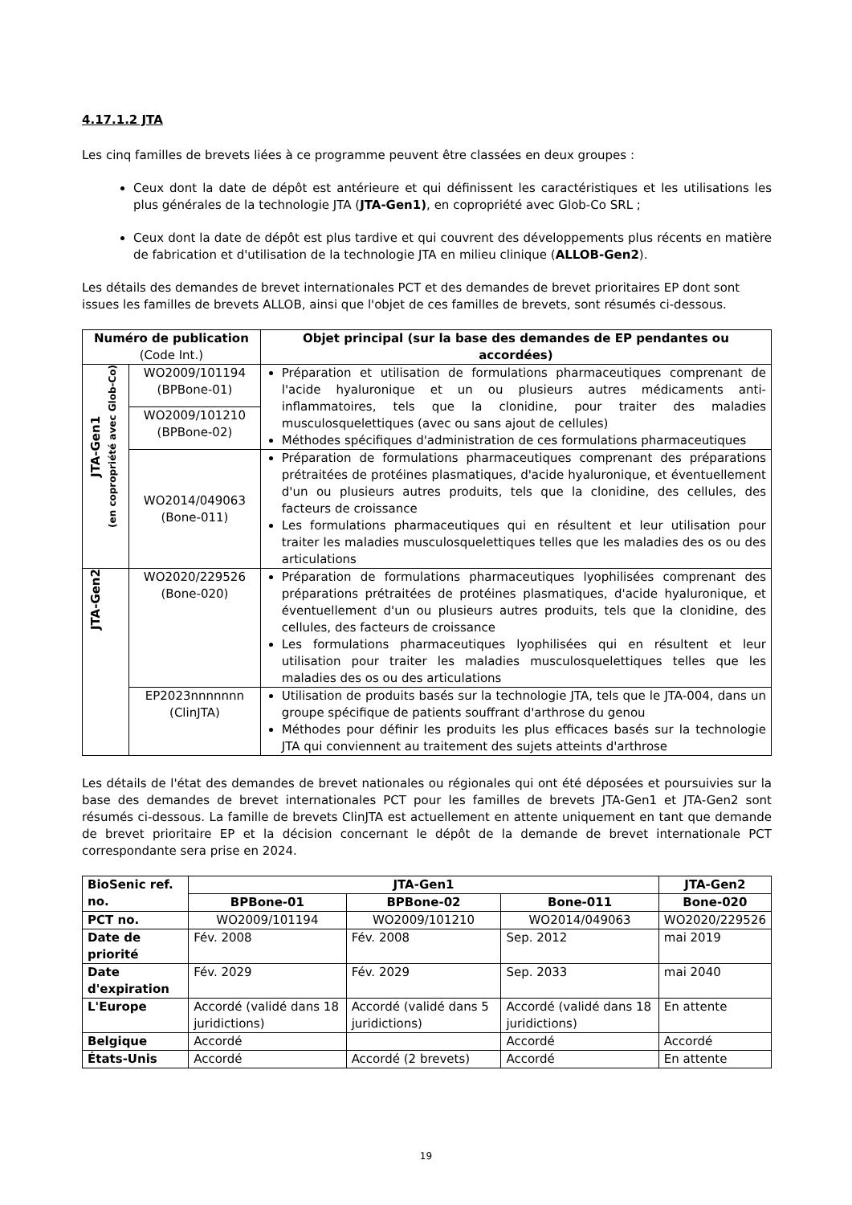4.17.1.2 JTA
Les cinq familles de brevets liées à ce programme peuvent être classées en deux groupes :
Ceux dont la date de dépôt est antérieure et qui définissent les caractéristiques et les utilisations les plus générales de la technologie JTA (JTA-Gen1), en copropriété avec Glob-Co SRL ;
Ceux dont la date de dépôt est plus tardive et qui couvrent des développements plus récents en matière de fabrication et d'utilisation de la technologie JTA en milieu clinique (ALLOB-Gen2).
Les détails des demandes de brevet internationales PCT et des demandes de brevet prioritaires EP dont sont issues les familles de brevets ALLOB, ainsi que l'objet de ces familles de brevets, sont résumés ci-dessous.
| Numéro de publication (Code Int.) | | Objet principal (sur la base des demandes de EP pendantes ou accordées) |
| --- | --- | --- |
| JTA-Gen1 (en copropriété avec Glob-Co) | WO2009/101194 (BPBone-01) | Préparation et utilisation de formulations pharmaceutiques comprenant de l'acide hyaluronique et un ou plusieurs autres médicaments anti-inflammatoires, tels que la clonidine, pour traiter des maladies musculosquelettiques (avec ou sans ajout de cellules) Méthodes spécifiques d'administration de ces formulations pharmaceutiques |
| | WO2009/101210 (BPBone-02) | |
| | WO2014/049063 (Bone-011) | Préparation de formulations pharmaceutiques comprenant des préparations prétraitées de protéines plasmatiques, d'acide hyaluronique, et éventuellement d'un ou plusieurs autres produits, tels que la clonidine, des cellules, des facteurs de croissance Les formulations pharmaceutiques qui en résultent et leur utilisation pour traiter les maladies musculosquelettiques telles que les maladies des os ou des articulations |
| JTA-Gen2 | WO2020/229526 (Bone-020) | Préparation de formulations pharmaceutiques lyophilisées comprenant des préparations prétraitées de protéines plasmatiques, d'acide hyaluronique, et éventuellement d'un ou plusieurs autres produits, tels que la clonidine, des cellules, des facteurs de croissance Les formulations pharmaceutiques lyophilisées qui en résultent et leur utilisation pour traiter les maladies musculosquelettiques telles que les maladies des os ou des articulations |
| | EP2023nnnnnnn (ClinJTA) | Utilisation de produits basés sur la technologie JTA, tels que le JTA-004, dans un groupe spécifique de patients souffrant d'arthrose du genou Méthodes pour définir les produits les plus efficaces basés sur la technologie JTA qui conviennent au traitement des sujets atteints d'arthrose |
Les détails de l'état des demandes de brevet nationales ou régionales qui ont été déposées et poursuivies sur la base des demandes de brevet internationales PCT pour les familles de brevets JTA-Gen1 et JTA-Gen2 sont résumés ci-dessous. La famille de brevets ClinJTA est actuellement en attente uniquement en tant que demande de brevet prioritaire EP et la décision concernant le dépôt de la demande de brevet internationale PCT correspondante sera prise en 2024.
| BioSenic ref. no. | JTA-Gen1 | | | JTA-Gen2 |
| --- | --- | --- | --- | --- |
| | BPBone-01 | BPBone-02 | Bone-011 | Bone-020 |
| PCT no. | WO2009/101194 | WO2009/101210 | WO2014/049063 | WO2020/229526 |
| Date de priorité | Fév. 2008 | Fév. 2008 | Sep. 2012 | mai 2019 |
| Date d'expiration | Fév. 2029 | Fév. 2029 | Sep. 2033 | mai 2040 |
| L'Europe | Accordé (validé dans 18 juridictions) | Accordé (validé dans 5 juridictions) | Accordé (validé dans 18 juridictions) | En attente |
| Belgique | Accordé | | Accordé | Accordé |
| États-Unis | Accordé | Accordé (2 brevets) | Accordé | En attente |
19